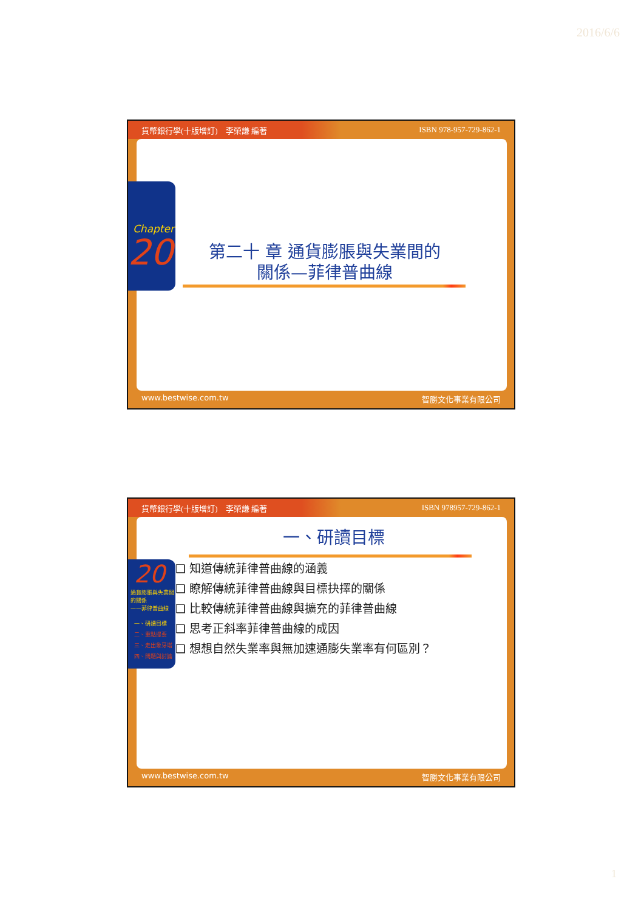2016/6/6
貨幣銀行學(十版增訂)　李榮謙 編著 ISBN 978-957-729-862-1
第二十 章 通貨膨脹與失業間的
關係—菲律普曲線
Chapter
20
www.bestwise.com.tw 智勝文化事業有限公司
貨幣銀行學(十版增訂)　李榮謙 編著 ISBN 978957-729-862-1
一、研讀目標
❑ 知道傳統菲律普曲線的涵義
❑ 瞭解傳統菲律普曲線與目標抉擇的關係
❑ 比較傳統菲律普曲線與擴充的菲律普曲線
❑ 思考正斜率菲律普曲線的成因
❑ 想想自然失業率與無加速通膨失業率有何區別？
20
通貨膨脹與失業間的關係
——菲律普曲線
一、研讀目標
二、重點提要
三、走出象牙塔
四、問題與討論
www.bestwise.com.tw 智勝文化事業有限公司
1